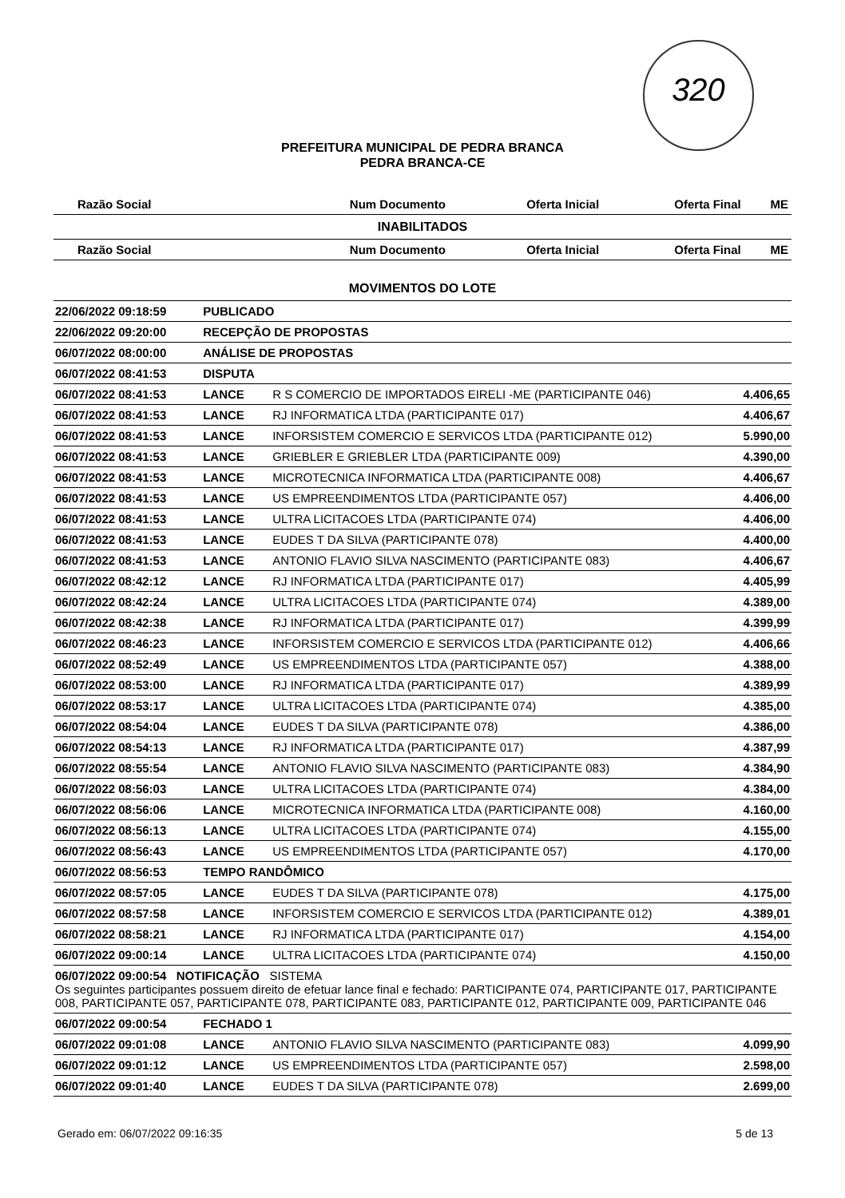320
PREFEITURA MUNICIPAL DE PEDRA BRANCA
PEDRA BRANCA-CE
| Razão Social | Num Documento | Oferta Inicial | Oferta Final | ME |
| --- | --- | --- | --- | --- |
INABILITADOS
| Razão Social | Num Documento | Oferta Inicial | Oferta Final | ME |
| --- | --- | --- | --- | --- |
MOVIMENTOS DO LOTE
| 22/06/2022 09:18:59 | PUBLICADO | | |
| 22/06/2022 09:20:00 | RECEPÇÃO DE PROPOSTAS | | |
| 06/07/2022 08:00:00 | ANÁLISE DE PROPOSTAS | | |
| 06/07/2022 08:41:53 | DISPUTA | | |
| 06/07/2022 08:41:53 | LANCE | R S COMERCIO DE IMPORTADOS EIRELI -ME (PARTICIPANTE 046) | 4.406,65 |
| 06/07/2022 08:41:53 | LANCE | RJ INFORMATICA LTDA (PARTICIPANTE 017) | 4.406,67 |
| 06/07/2022 08:41:53 | LANCE | INFORSISTEM COMERCIO E SERVICOS LTDA (PARTICIPANTE 012) | 5.990,00 |
| 06/07/2022 08:41:53 | LANCE | GRIEBLER E GRIEBLER LTDA (PARTICIPANTE 009) | 4.390,00 |
| 06/07/2022 08:41:53 | LANCE | MICROTECNICA INFORMATICA LTDA (PARTICIPANTE 008) | 4.406,67 |
| 06/07/2022 08:41:53 | LANCE | US EMPREENDIMENTOS LTDA (PARTICIPANTE 057) | 4.406,00 |
| 06/07/2022 08:41:53 | LANCE | ULTRA LICITACOES LTDA (PARTICIPANTE 074) | 4.406,00 |
| 06/07/2022 08:41:53 | LANCE | EUDES T DA SILVA (PARTICIPANTE 078) | 4.400,00 |
| 06/07/2022 08:41:53 | LANCE | ANTONIO FLAVIO SILVA NASCIMENTO (PARTICIPANTE 083) | 4.406,67 |
| 06/07/2022 08:42:12 | LANCE | RJ INFORMATICA LTDA (PARTICIPANTE 017) | 4.405,99 |
| 06/07/2022 08:42:24 | LANCE | ULTRA LICITACOES LTDA (PARTICIPANTE 074) | 4.389,00 |
| 06/07/2022 08:42:38 | LANCE | RJ INFORMATICA LTDA (PARTICIPANTE 017) | 4.399,99 |
| 06/07/2022 08:46:23 | LANCE | INFORSISTEM COMERCIO E SERVICOS LTDA (PARTICIPANTE 012) | 4.406,66 |
| 06/07/2022 08:52:49 | LANCE | US EMPREENDIMENTOS LTDA (PARTICIPANTE 057) | 4.388,00 |
| 06/07/2022 08:53:00 | LANCE | RJ INFORMATICA LTDA (PARTICIPANTE 017) | 4.389,99 |
| 06/07/2022 08:53:17 | LANCE | ULTRA LICITACOES LTDA (PARTICIPANTE 074) | 4.385,00 |
| 06/07/2022 08:54:04 | LANCE | EUDES T DA SILVA (PARTICIPANTE 078) | 4.386,00 |
| 06/07/2022 08:54:13 | LANCE | RJ INFORMATICA LTDA (PARTICIPANTE 017) | 4.387,99 |
| 06/07/2022 08:55:54 | LANCE | ANTONIO FLAVIO SILVA NASCIMENTO (PARTICIPANTE 083) | 4.384,90 |
| 06/07/2022 08:56:03 | LANCE | ULTRA LICITACOES LTDA (PARTICIPANTE 074) | 4.384,00 |
| 06/07/2022 08:56:06 | LANCE | MICROTECNICA INFORMATICA LTDA (PARTICIPANTE 008) | 4.160,00 |
| 06/07/2022 08:56:13 | LANCE | ULTRA LICITACOES LTDA (PARTICIPANTE 074) | 4.155,00 |
| 06/07/2022 08:56:43 | LANCE | US EMPREENDIMENTOS LTDA (PARTICIPANTE 057) | 4.170,00 |
| 06/07/2022 08:56:53 | TEMPO RANDÔMICO | | |
| 06/07/2022 08:57:05 | LANCE | EUDES T DA SILVA (PARTICIPANTE 078) | 4.175,00 |
| 06/07/2022 08:57:58 | LANCE | INFORSISTEM COMERCIO E SERVICOS LTDA (PARTICIPANTE 012) | 4.389,01 |
| 06/07/2022 08:58:21 | LANCE | RJ INFORMATICA LTDA (PARTICIPANTE 017) | 4.154,00 |
| 06/07/2022 09:00:14 | LANCE | ULTRA LICITACOES LTDA (PARTICIPANTE 074) | 4.150,00 |
| 06/07/2022 09:00:54 NOTIFICAÇÃO SISTEMA Os seguintes participantes possuem direito de efetuar lance final e fechado: PARTICIPANTE 074, PARTICIPANTE 017, PARTICIPANTE 008, PARTICIPANTE 057, PARTICIPANTE 078, PARTICIPANTE 083, PARTICIPANTE 012, PARTICIPANTE 009, PARTICIPANTE 046 | | | |
| 06/07/2022 09:00:54 | FECHADO 1 | | |
| 06/07/2022 09:01:08 | LANCE | ANTONIO FLAVIO SILVA NASCIMENTO (PARTICIPANTE 083) | 4.099,90 |
| 06/07/2022 09:01:12 | LANCE | US EMPREENDIMENTOS LTDA (PARTICIPANTE 057) | 2.598,00 |
| 06/07/2022 09:01:40 | LANCE | EUDES T DA SILVA (PARTICIPANTE 078) | 2.699,00 |
Gerado em: 06/07/2022 09:16:35 5 de 13